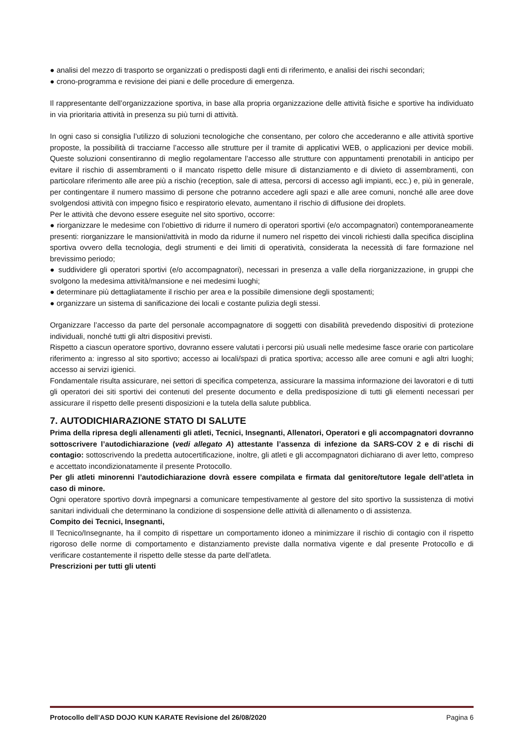● analisi del mezzo di trasporto se organizzati o predisposti dagli enti di riferimento, e analisi dei rischi secondari;
● crono-programma e revisione dei piani e delle procedure di emergenza.
Il rappresentante dell’organizzazione sportiva, in base alla propria organizzazione delle attività fisiche e sportive ha individuato in via prioritaria attività in presenza su più turni di attività.
In ogni caso si consiglia l’utilizzo di soluzioni tecnologiche che consentano, per coloro che accederanno e alle attività sportive proposte, la possibilità di tracciarne l’accesso alle strutture per il tramite di applicativi WEB, o applicazioni per device mobili. Queste soluzioni consentiranno di meglio regolamentare l’accesso alle strutture con appuntamenti prenotabili in anticipo per evitare il rischio di assembramenti o il mancato rispetto delle misure di distanziamento e di divieto di assembramenti, con particolare riferimento alle aree più a rischio (reception, sale di attesa, percorsi di accesso agli impianti, ecc.) e, più in generale, per contingentare il numero massimo di persone che potranno accedere agli spazi e alle aree comuni, nonché alle aree dove svolgendosi attività con impegno fisico e respiratorio elevato, aumentano il rischio di diffusione dei droplets.
Per le attività che devono essere eseguite nel sito sportivo, occorre:
● riorganizzare le medesime con l’obiettivo di ridurre il numero di operatori sportivi (e/o accompagnatori) contemporaneamente presenti: riorganizzare le mansioni/attività in modo da ridurne il numero nel rispetto dei vincoli richiesti dalla specifica disciplina sportiva ovvero della tecnologia, degli strumenti e dei limiti di operatività, considerata la necessità di fare formazione nel brevissimo periodo;
● suddividere gli operatori sportivi (e/o accompagnatori), necessari in presenza a valle della riorganizzazione, in gruppi che svolgono la medesima attività/mansione e nei medesimi luoghi;
● determinare più dettagliatamente il rischio per area e la possibile dimensione degli spostamenti;
● organizzare un sistema di sanificazione dei locali e costante pulizia degli stessi.
Organizzare l’accesso da parte del personale accompagnatore di soggetti con disabilità prevedendo dispositivi di protezione individuali, nonché tutti gli altri dispositivi previsti.
Rispetto a ciascun operatore sportivo, dovranno essere valutati i percorsi più usuali nelle medesime fasce orarie con particolare riferimento a: ingresso al sito sportivo; accesso ai locali/spazi di pratica sportiva; accesso alle aree comuni e agli altri luoghi; accesso ai servizi igienici.
Fondamentale risulta assicurare, nei settori di specifica competenza, assicurare la massima informazione dei lavoratori e di tutti gli operatori dei siti sportivi dei contenuti del presente documento e della predisposizione di tutti gli elementi necessari per assicurare il rispetto delle presenti disposizioni e la tutela della salute pubblica.
7. AUTODICHIARAZIONE STATO DI SALUTE
Prima della ripresa degli allenamenti gli atleti, Tecnici, Insegnanti, Allenatori, Operatori e gli accompagnatori dovranno sottoscrivere l’autodichiarazione (vedi allegato A) attestante l’assenza di infezione da SARS-COV 2 e di rischi di contagio: sottoscrivendo la predetta autocertificazione, inoltre, gli atleti e gli accompagnatori dichiarano di aver letto, compreso e accettato incondizionatamente il presente Protocollo.
Per gli atleti minorenni l’autodichiarazione dovrà essere compilata e firmata dal genitore/tutore legale dell’atleta in caso di minore.
Ogni operatore sportivo dovrà impegnarsi a comunicare tempestivamente al gestore del sito sportivo la sussistenza di motivi sanitari individuali che determinano la condizione di sospensione delle attività di allenamento o di assistenza.
Compito dei Tecnici, Insegnanti,
Il Tecnico/Insegnante, ha il compito di rispettare un comportamento idoneo a minimizzare il rischio di contagio con il rispetto rigoroso delle norme di comportamento e distanziamento previste dalla normativa vigente e dal presente Protocollo e di verificare costantemente il rispetto delle stesse da parte dell’atleta.
Prescrizioni per tutti gli utenti
Protocollo dell’ASD DOJO KUN KARATE Revisione del 26/08/2020 Pagina 6